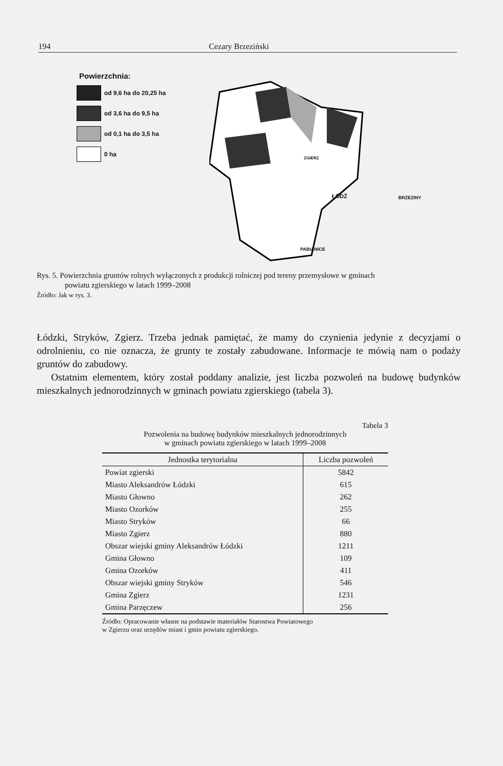194 Cezary Brzeziński
Powierzchnia:
od 9,6 ha do 20,25 ha
od 3,6 ha do 9,5 ha
od 0,1 ha do 3,5 ha
0 ha
ŁÓDŹ BRZEZINY
PABIANICE
ZGIERZ
Rys. 5. Powierzchnia gruntów rolnych wyłączonych z produkcji rolniczej pod tereny przemysłowe w gminach
powiatu zgierskiego w latach 1999–2008
Źródło: Jak w rys. 3.
Łódzki, Stryków, Zgierz. Trzeba jednak pamiętać, że mamy do czynienia jedynie z decyzjami o odrolnieniu, co nie oznacza, że grunty te zostały zabudowane. Informacje te mówią nam o podaży gruntów do zabudowy.
Ostatnim elementem, który został poddany analizie, jest liczba pozwoleń na budowę budynków mieszkalnych jednorodzinnych w gminach powiatu zgierskiego (tabela 3).
Tabela 3
Pozwolenia na budowę budynków mieszkalnych jednorodzinnych
w gminach powiatu zgierskiego w latach 1999–2008
| Jednostka terytorialna | Liczba pozwoleń |
| --- | --- |
| Powiat zgierski | 5842 |
| Miasto Aleksandrów Łódzki | 615 |
| Miasto Głowno | 262 |
| Miasto Ozorków | 255 |
| Miasto Stryków | 66 |
| Miasto Zgierz | 880 |
| Obszar wiejski gminy Aleksandrów Łódzki | 1211 |
| Gmina Głowno | 109 |
| Gmina Ozorków | 411 |
| Obszar wiejski gminy Stryków | 546 |
| Gmina Zgierz | 1231 |
| Gmina Parzęczew | 256 |
Źródło: Opracowanie własne na podstawie materiałów Starostwa Powiatowego
w Zgierzu oraz urzędów miast i gmin powiatu zgierskiego.